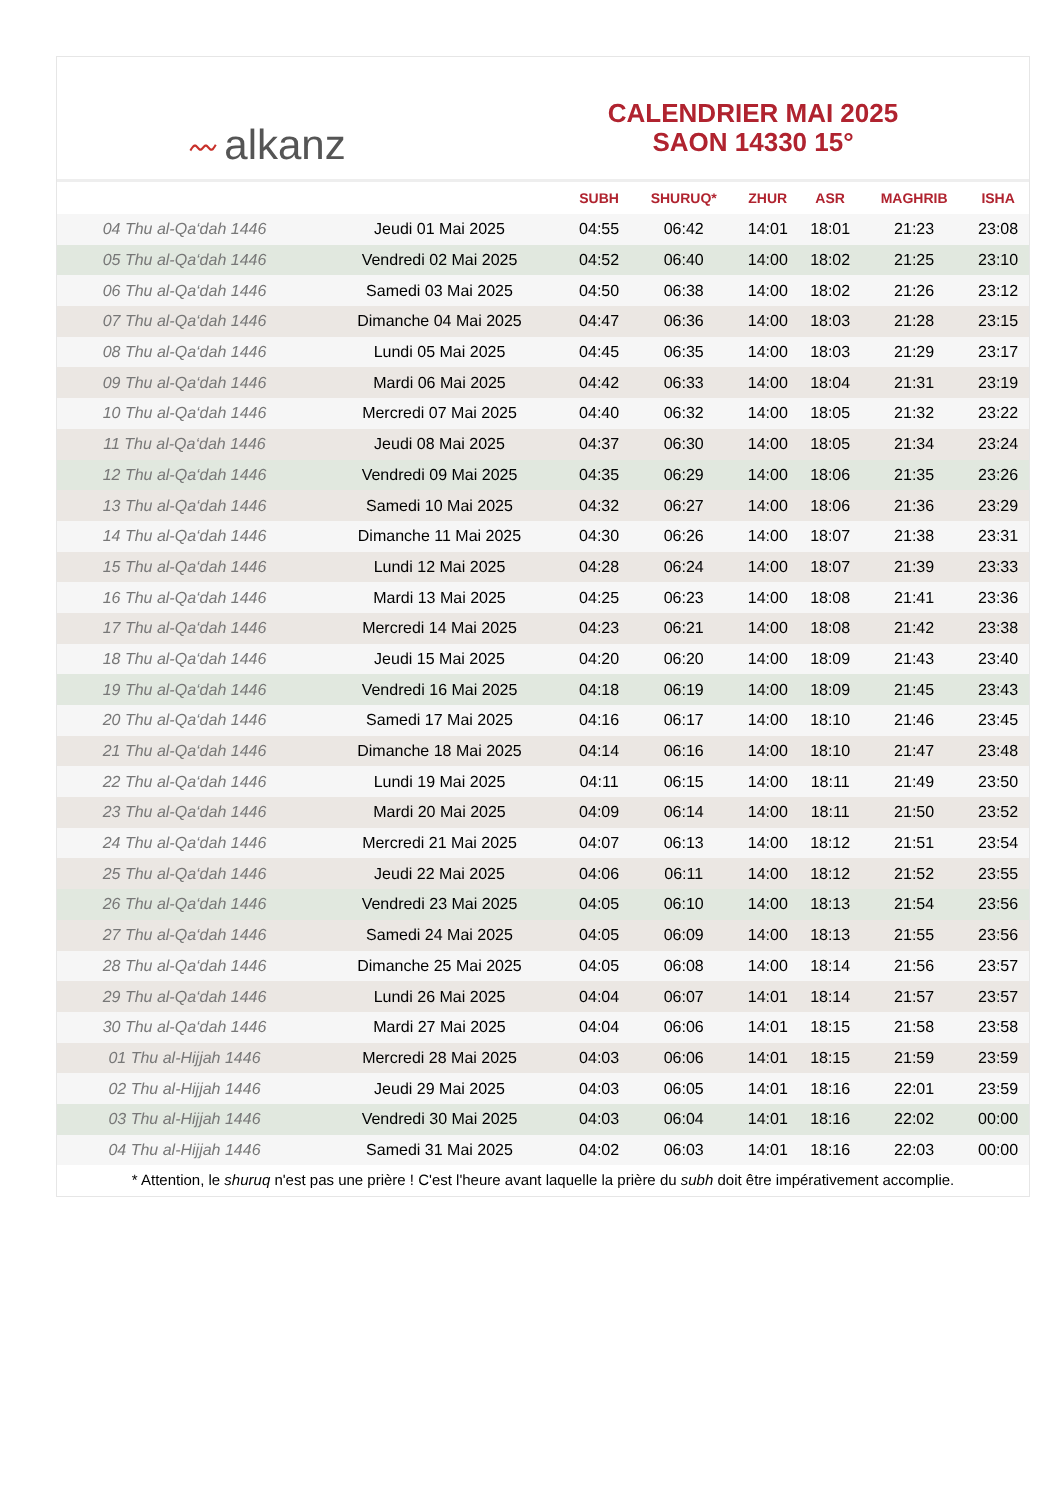〰 alkanz
CALENDRIER MAI 2025
SAON 14330 15°
| | | SUBH | SHURUQ* | ZHUR | ASR | MAGHRIB | ISHA |
| --- | --- | --- | --- | --- | --- | --- | --- |
| 04 Thu al-Qa‘dah 1446 | Jeudi 01 Mai 2025 | 04:55 | 06:42 | 14:01 | 18:01 | 21:23 | 23:08 |
| 05 Thu al-Qa‘dah 1446 | Vendredi 02 Mai 2025 | 04:52 | 06:40 | 14:00 | 18:02 | 21:25 | 23:10 |
| 06 Thu al-Qa‘dah 1446 | Samedi 03 Mai 2025 | 04:50 | 06:38 | 14:00 | 18:02 | 21:26 | 23:12 |
| 07 Thu al-Qa‘dah 1446 | Dimanche 04 Mai 2025 | 04:47 | 06:36 | 14:00 | 18:03 | 21:28 | 23:15 |
| 08 Thu al-Qa‘dah 1446 | Lundi 05 Mai 2025 | 04:45 | 06:35 | 14:00 | 18:03 | 21:29 | 23:17 |
| 09 Thu al-Qa‘dah 1446 | Mardi 06 Mai 2025 | 04:42 | 06:33 | 14:00 | 18:04 | 21:31 | 23:19 |
| 10 Thu al-Qa‘dah 1446 | Mercredi 07 Mai 2025 | 04:40 | 06:32 | 14:00 | 18:05 | 21:32 | 23:22 |
| 11 Thu al-Qa‘dah 1446 | Jeudi 08 Mai 2025 | 04:37 | 06:30 | 14:00 | 18:05 | 21:34 | 23:24 |
| 12 Thu al-Qa‘dah 1446 | Vendredi 09 Mai 2025 | 04:35 | 06:29 | 14:00 | 18:06 | 21:35 | 23:26 |
| 13 Thu al-Qa‘dah 1446 | Samedi 10 Mai 2025 | 04:32 | 06:27 | 14:00 | 18:06 | 21:36 | 23:29 |
| 14 Thu al-Qa‘dah 1446 | Dimanche 11 Mai 2025 | 04:30 | 06:26 | 14:00 | 18:07 | 21:38 | 23:31 |
| 15 Thu al-Qa‘dah 1446 | Lundi 12 Mai 2025 | 04:28 | 06:24 | 14:00 | 18:07 | 21:39 | 23:33 |
| 16 Thu al-Qa‘dah 1446 | Mardi 13 Mai 2025 | 04:25 | 06:23 | 14:00 | 18:08 | 21:41 | 23:36 |
| 17 Thu al-Qa‘dah 1446 | Mercredi 14 Mai 2025 | 04:23 | 06:21 | 14:00 | 18:08 | 21:42 | 23:38 |
| 18 Thu al-Qa‘dah 1446 | Jeudi 15 Mai 2025 | 04:20 | 06:20 | 14:00 | 18:09 | 21:43 | 23:40 |
| 19 Thu al-Qa‘dah 1446 | Vendredi 16 Mai 2025 | 04:18 | 06:19 | 14:00 | 18:09 | 21:45 | 23:43 |
| 20 Thu al-Qa‘dah 1446 | Samedi 17 Mai 2025 | 04:16 | 06:17 | 14:00 | 18:10 | 21:46 | 23:45 |
| 21 Thu al-Qa‘dah 1446 | Dimanche 18 Mai 2025 | 04:14 | 06:16 | 14:00 | 18:10 | 21:47 | 23:48 |
| 22 Thu al-Qa‘dah 1446 | Lundi 19 Mai 2025 | 04:11 | 06:15 | 14:00 | 18:11 | 21:49 | 23:50 |
| 23 Thu al-Qa‘dah 1446 | Mardi 20 Mai 2025 | 04:09 | 06:14 | 14:00 | 18:11 | 21:50 | 23:52 |
| 24 Thu al-Qa‘dah 1446 | Mercredi 21 Mai 2025 | 04:07 | 06:13 | 14:00 | 18:12 | 21:51 | 23:54 |
| 25 Thu al-Qa‘dah 1446 | Jeudi 22 Mai 2025 | 04:06 | 06:11 | 14:00 | 18:12 | 21:52 | 23:55 |
| 26 Thu al-Qa‘dah 1446 | Vendredi 23 Mai 2025 | 04:05 | 06:10 | 14:00 | 18:13 | 21:54 | 23:56 |
| 27 Thu al-Qa‘dah 1446 | Samedi 24 Mai 2025 | 04:05 | 06:09 | 14:00 | 18:13 | 21:55 | 23:56 |
| 28 Thu al-Qa‘dah 1446 | Dimanche 25 Mai 2025 | 04:05 | 06:08 | 14:00 | 18:14 | 21:56 | 23:57 |
| 29 Thu al-Qa‘dah 1446 | Lundi 26 Mai 2025 | 04:04 | 06:07 | 14:01 | 18:14 | 21:57 | 23:57 |
| 30 Thu al-Qa‘dah 1446 | Mardi 27 Mai 2025 | 04:04 | 06:06 | 14:01 | 18:15 | 21:58 | 23:58 |
| 01 Thu al-Hijjah 1446 | Mercredi 28 Mai 2025 | 04:03 | 06:06 | 14:01 | 18:15 | 21:59 | 23:59 |
| 02 Thu al-Hijjah 1446 | Jeudi 29 Mai 2025 | 04:03 | 06:05 | 14:01 | 18:16 | 22:01 | 23:59 |
| 03 Thu al-Hijjah 1446 | Vendredi 30 Mai 2025 | 04:03 | 06:04 | 14:01 | 18:16 | 22:02 | 00:00 |
| 04 Thu al-Hijjah 1446 | Samedi 31 Mai 2025 | 04:02 | 06:03 | 14:01 | 18:16 | 22:03 | 00:00 |
* Attention, le shuruq n'est pas une prière ! C'est l'heure avant laquelle la prière du subh doit être impérativement accomplie.